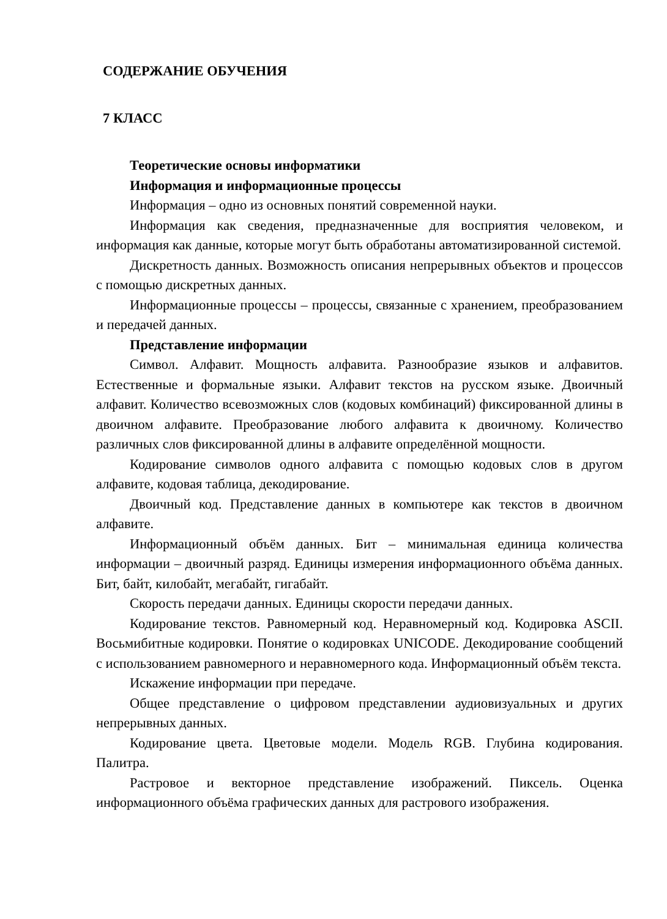СОДЕРЖАНИЕ ОБУЧЕНИЯ
7 КЛАСС
Теоретические основы информатики
Информация и информационные процессы
Информация – одно из основных понятий современной науки.
Информация как сведения, предназначенные для восприятия человеком, и информация как данные, которые могут быть обработаны автоматизированной системой.
Дискретность данных. Возможность описания непрерывных объектов и процессов с помощью дискретных данных.
Информационные процессы – процессы, связанные с хранением, преобразованием и передачей данных.
Представление информации
Символ. Алфавит. Мощность алфавита. Разнообразие языков и алфавитов. Естественные и формальные языки. Алфавит текстов на русском языке. Двоичный алфавит. Количество всевозможных слов (кодовых комбинаций) фиксированной длины в двоичном алфавите. Преобразование любого алфавита к двоичному. Количество различных слов фиксированной длины в алфавите определённой мощности.
Кодирование символов одного алфавита с помощью кодовых слов в другом алфавите, кодовая таблица, декодирование.
Двоичный код. Представление данных в компьютере как текстов в двоичном алфавите.
Информационный объём данных. Бит – минимальная единица количества информации – двоичный разряд. Единицы измерения информационного объёма данных. Бит, байт, килобайт, мегабайт, гигабайт.
Скорость передачи данных. Единицы скорости передачи данных.
Кодирование текстов. Равномерный код. Неравномерный код. Кодировка ASCII. Восьмибитные кодировки. Понятие о кодировках UNICODE. Декодирование сообщений с использованием равномерного и неравномерного кода. Информационный объём текста.
Искажение информации при передаче.
Общее представление о цифровом представлении аудиовизуальных и других непрерывных данных.
Кодирование цвета. Цветовые модели. Модель RGB. Глубина кодирования. Палитра.
Растровое и векторное представление изображений. Пиксель. Оценка информационного объёма графических данных для растрового изображения.